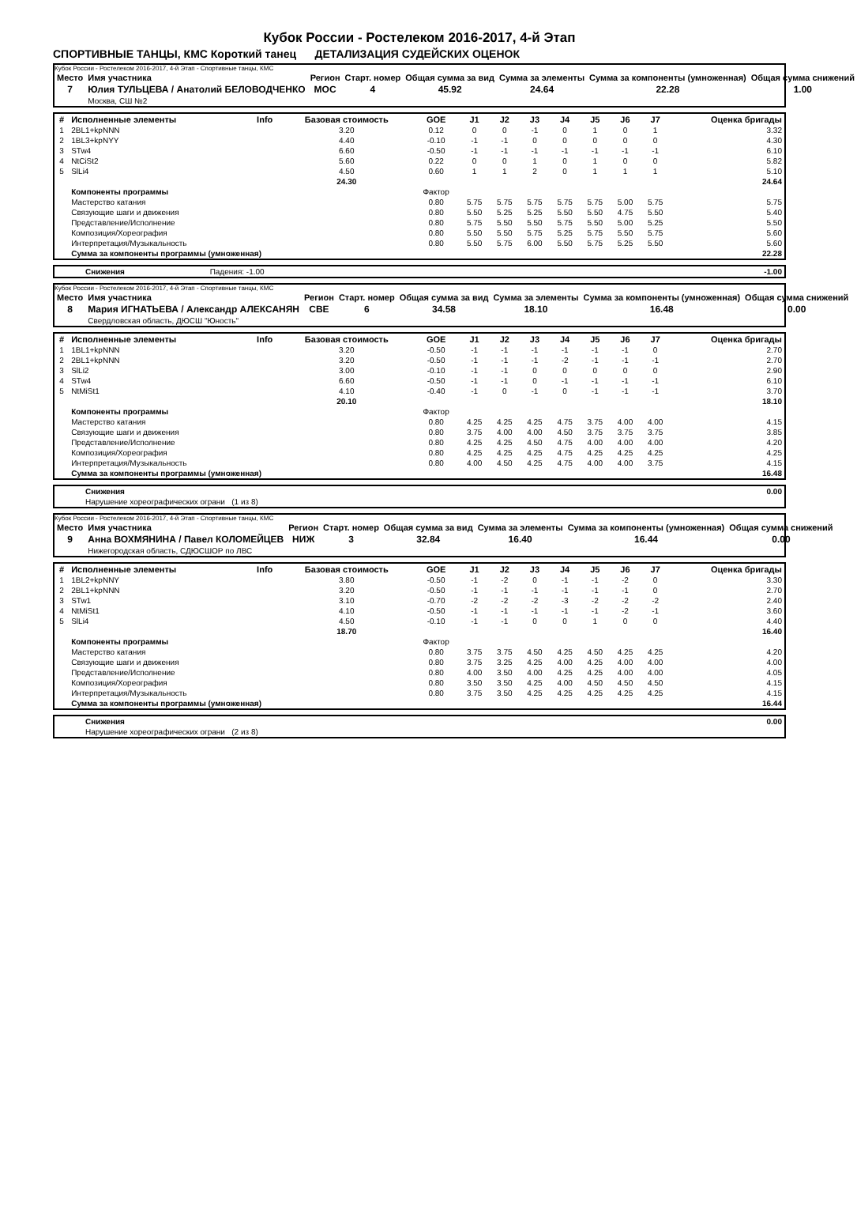Кубок России - Ростелеком 2016-2017, 4-й Этап
СПОРТИВНЫЕ ТАНЦЫ, КМС Короткий танец ДЕТАЛИЗАЦИЯ СУДЕЙСКИХ ОЦЕНОК
Кубок России - Ростелеком 2016-2017, 4-й Этап - Спортивные танцы, КМС
| Место | Имя участника | Регион | Старт. номер | Общая сумма за вид | Сумма за элементы | Сумма за компоненты (умноженная) | Общая сумма снижений |
| --- | --- | --- | --- | --- | --- | --- | --- |
| 7 | Юлия ТУЛЬЦЕВА / Анатолий БЕЛОВОДЧЕНКО | MOC | 4 | 45.92 | 24.64 | 22.28 | 1.00 |
| | Москва, СШ №2 | | | | | | |
| # | Исполненные элементы | Info | Базовая стоимость | GOE | J1 | J2 | J3 | J4 | J5 | J6 | J7 | Оценка бригады |
| --- | --- | --- | --- | --- | --- | --- | --- | --- | --- | --- | --- | --- |
| 1 | 2BL1+kpNNN | | 3.20 | 0.12 | 0 | 0 | -1 | 0 | 1 | 0 | 1 | 3.32 |
| 2 | 1BL3+kpNYY | | 4.40 | -0.10 | -1 | -1 | 0 | 0 | 0 | 0 | 0 | 4.30 |
| 3 | STw4 | | 6.60 | -0.50 | -1 | -1 | -1 | -1 | -1 | -1 | -1 | 6.10 |
| 4 | NtCiSt2 | | 5.60 | 0.22 | 0 | 0 | 1 | 0 | 1 | 0 | 0 | 5.82 |
| 5 | SlLi4 | | 4.50 | 0.60 | 1 | 1 | 2 | 0 | 1 | 1 | 1 | 5.10 |
| | | | 24.30 | | | | | | | | | 24.64 |
| | Компоненты программы | | | Фактор | | | | | | | | |
| | Мастерство катания | | | 0.80 | 5.75 | 5.75 | 5.75 | 5.75 | 5.75 | 5.00 | 5.75 | 5.75 |
| | Связующие шаги и движения | | | 0.80 | 5.50 | 5.25 | 5.25 | 5.50 | 5.50 | 4.75 | 5.50 | 5.40 |
| | Представление/Исполнение | | | 0.80 | 5.75 | 5.50 | 5.50 | 5.75 | 5.50 | 5.00 | 5.25 | 5.50 |
| | Композиция/Хореография | | | 0.80 | 5.50 | 5.50 | 5.75 | 5.25 | 5.75 | 5.50 | 5.75 | 5.60 |
| | Интерпретация/Музыкальность | | | 0.80 | 5.50 | 5.75 | 6.00 | 5.50 | 5.75 | 5.25 | 5.50 | 5.60 |
| | Сумма за компоненты программы (умноженная) | | | | | | | | | | | 22.28 |
| | Снижения | Падения: -1.00 | | -1.00 |
Кубок России - Ростелеком 2016-2017, 4-й Этап - Спортивные танцы, КМС
| Место | Имя участника | Регион | Старт. номер | Общая сумма за вид | Сумма за элементы | Сумма за компоненты (умноженная) | Общая сумма снижений |
| --- | --- | --- | --- | --- | --- | --- | --- |
| 8 | Мария ИГНАТЬЕВА / Александр АЛЕКСАНЯН | CBE | 6 | 34.58 | 18.10 | 16.48 | 0.00 |
| | Свердловская область, ДЮСШ "Юность" | | | | | | |
| # | Исполненные элементы | Info | Базовая стоимость | GOE | J1 | J2 | J3 | J4 | J5 | J6 | J7 | Оценка бригады |
| --- | --- | --- | --- | --- | --- | --- | --- | --- | --- | --- | --- | --- |
| 1 | 1BL1+kpNNN | | 3.20 | -0.50 | -1 | -1 | -1 | -1 | -1 | -1 | 0 | 2.70 |
| 2 | 2BL1+kpNNN | | 3.20 | -0.50 | -1 | -1 | -1 | -2 | -1 | -1 | -1 | 2.70 |
| 3 | SlLi2 | | 3.00 | -0.10 | -1 | -1 | 0 | 0 | 0 | 0 | 0 | 2.90 |
| 4 | STw4 | | 6.60 | -0.50 | -1 | -1 | 0 | -1 | -1 | -1 | -1 | 6.10 |
| 5 | NtMiSt1 | | 4.10 | -0.40 | -1 | 0 | -1 | 0 | -1 | -1 | -1 | 3.70 |
| | | | 20.10 | | | | | | | | | 18.10 |
| | Компоненты программы | | | Фактор | | | | | | | | |
| | Мастерство катания | | | 0.80 | 4.25 | 4.25 | 4.25 | 4.75 | 3.75 | 4.00 | 4.00 | 4.15 |
| | Связующие шаги и движения | | | 0.80 | 3.75 | 4.00 | 4.00 | 4.50 | 3.75 | 3.75 | 3.75 | 3.85 |
| | Представление/Исполнение | | | 0.80 | 4.25 | 4.25 | 4.50 | 4.75 | 4.00 | 4.00 | 4.00 | 4.20 |
| | Композиция/Хореография | | | 0.80 | 4.25 | 4.25 | 4.25 | 4.75 | 4.25 | 4.25 | 4.25 | 4.25 |
| | Интерпретация/Музыкальность | | | 0.80 | 4.00 | 4.50 | 4.25 | 4.75 | 4.00 | 4.00 | 3.75 | 4.15 |
| | Сумма за компоненты программы (умноженная) | | | | | | | | | | | 16.48 |
| | Снижения | | 0.00 |
| | Нарушение хореографических ограни (1 из 8) | | |
Кубок России - Ростелеком 2016-2017, 4-й Этап - Спортивные танцы, КМС
| Место | Имя участника | Регион | Старт. номер | Общая сумма за вид | Сумма за элементы | Сумма за компоненты (умноженная) | Общая сумма снижений |
| --- | --- | --- | --- | --- | --- | --- | --- |
| 9 | Анна ВОХМЯНИНА / Павел КОЛОМЕЙЦЕВ | НИЖ | 3 | 32.84 | 16.40 | 16.44 | 0.00 |
| | Нижегородская область, СДЮСШОР по ЛВС | | | | | | |
| # | Исполненные элементы | Info | Базовая стоимость | GOE | J1 | J2 | J3 | J4 | J5 | J6 | J7 | Оценка бригады |
| --- | --- | --- | --- | --- | --- | --- | --- | --- | --- | --- | --- | --- |
| 1 | 1BL2+kpNNY | | 3.80 | -0.50 | -1 | -2 | 0 | -1 | -1 | -2 | 0 | 3.30 |
| 2 | 2BL1+kpNNN | | 3.20 | -0.50 | -1 | -1 | -1 | -1 | -1 | -1 | 0 | 2.70 |
| 3 | STw1 | | 3.10 | -0.70 | -2 | -2 | -2 | -3 | -2 | -2 | -2 | 2.40 |
| 4 | NtMiSt1 | | 4.10 | -0.50 | -1 | -1 | -1 | -1 | -1 | -2 | -1 | 3.60 |
| 5 | SlLi4 | | 4.50 | -0.10 | -1 | -1 | 0 | 0 | 1 | 0 | 0 | 4.40 |
| | | | 18.70 | | | | | | | | | 16.40 |
| | Компоненты программы | | | Фактор | | | | | | | | |
| | Мастерство катания | | | 0.80 | 3.75 | 3.75 | 4.50 | 4.25 | 4.50 | 4.25 | 4.25 | 4.20 |
| | Связующие шаги и движения | | | 0.80 | 3.75 | 3.25 | 4.25 | 4.00 | 4.25 | 4.00 | 4.00 | 4.00 |
| | Представление/Исполнение | | | 0.80 | 4.00 | 3.50 | 4.00 | 4.25 | 4.25 | 4.00 | 4.00 | 4.05 |
| | Композиция/Хореография | | | 0.80 | 3.50 | 3.50 | 4.25 | 4.00 | 4.50 | 4.50 | 4.50 | 4.15 |
| | Интерпретация/Музыкальность | | | 0.80 | 3.75 | 3.50 | 4.25 | 4.25 | 4.25 | 4.25 | 4.25 | 4.15 |
| | Сумма за компоненты программы (умноженная) | | | | | | | | | | | 16.44 |
| | Снижения | | 0.00 |
| | Нарушение хореографических ограни (2 из 8) | | |